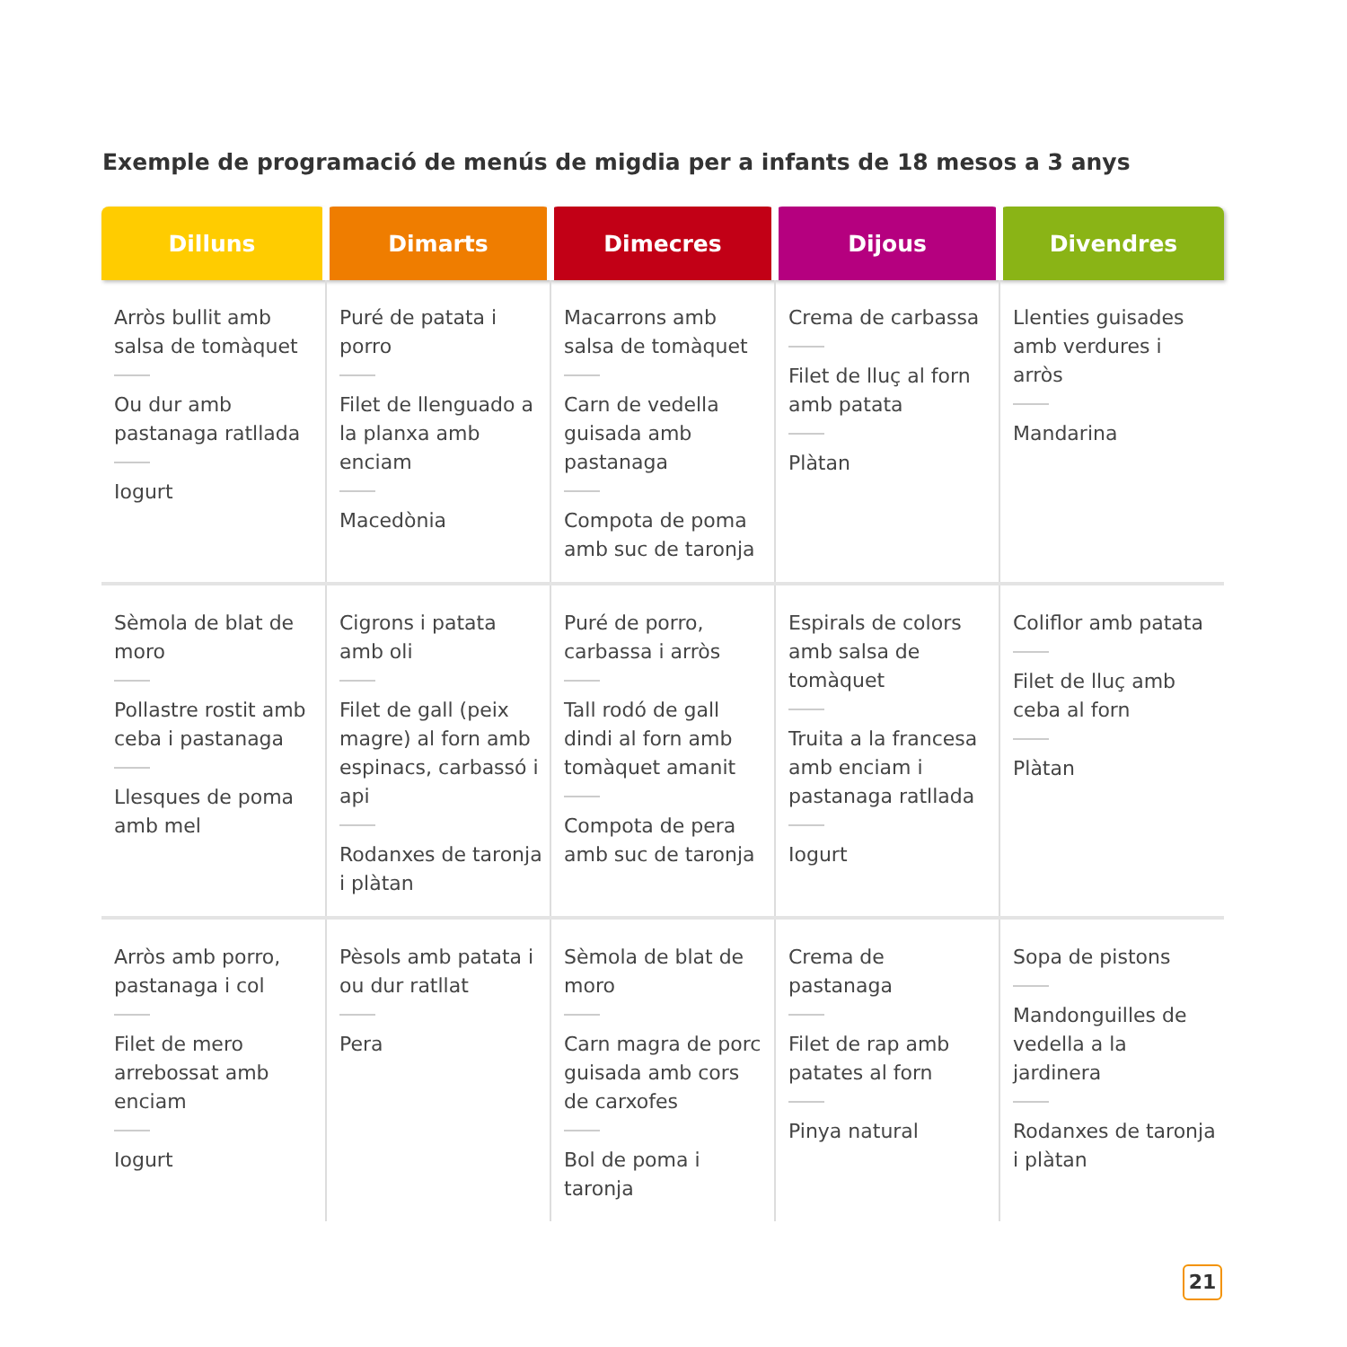Exemple de programació de menús de migdia per a infants de 18 mesos a 3 anys
| Dilluns | Dimarts | Dimecres | Dijous | Divendres |
| --- | --- | --- | --- | --- |
| Arròs bullit amb salsa de tomàquet Ou dur amb pastanaga ratllada Iogurt | Puré de patata i porro Filet de llenguado a la planxa amb enciam Macedònia | Macarrons amb salsa de tomàquet Carn de vedella guisada amb pastanaga Compota de poma amb suc de taronja | Crema de carbassa Filet de lluç al forn amb patata Plàtan | Llenties guisades amb verdures i arròs Mandarina |
| Sèmola de blat de moro Pollastre rostit amb ceba i pastanaga Llesques de poma amb mel | Cigrons i patata amb oli Filet de gall (peix magre) al forn amb espinacs, carbassó i api Rodanxes de taronja i plàtan | Puré de porro, carbassa i arròs Tall rodó de gall dindi al forn amb tomàquet amanit Compota de pera amb suc de taronja | Espirals de colors amb salsa de tomàquet Truita a la francesa amb enciam i pastanaga ratllada Iogurt | Coliflor amb patata Filet de lluç amb ceba al forn Plàtan |
| Arròs amb porro, pastanaga i col Filet de mero arrebossat amb enciam Iogurt | Pèsols amb patata i ou dur ratllat Pera | Sèmola de blat de moro Carn magra de porc guisada amb cors de carxofes Bol de poma i taronja | Crema de pastanaga Filet de rap amb patates al forn Pinya natural | Sopa de pistons Mandonguilles de vedella a la jardinera Rodanxes de taronja i plàtan |
21